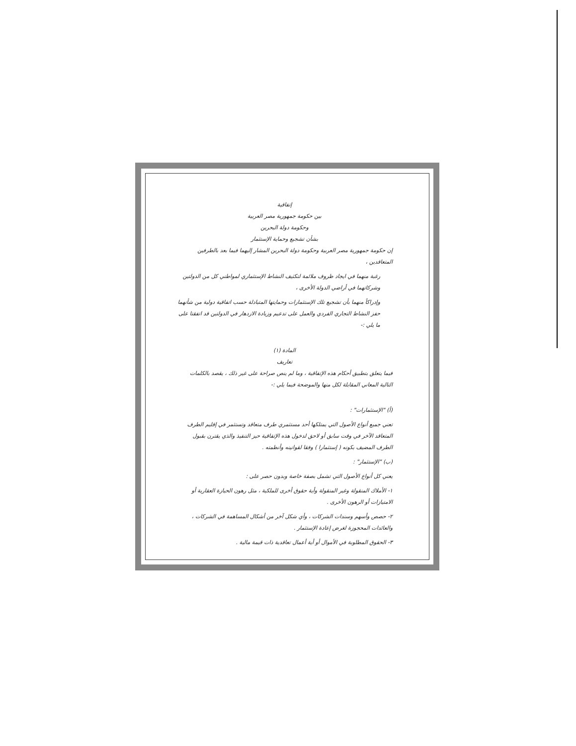إتفاقية
بين حكومة جمهورية مصر العربية
وحكومة دولة البحرين
بشأن تشجيع وحماية الإستثمار
إن حكومة جمهورية مصر العربية وحكومة دولة البحرين المشار إليهما فيما بعد بالطرفين المتعاقدين ،
رغبة منهما في ايجاد ظروف ملائمة لتكثيف النشاط الإستثماري لمواطني كل من الدولتين وشركاتهما في أراضي الدولة الأخرى ،
وإدراكاً منهما بأن تشجيع تلك الإستثمارات وحمايتها المتبادلة حسب اتفاقية دولية من شأنهما حفز النشاط التجاري الفردي والعمل على تدعيم وزيادة الازدهار في الدولتين قد اتفقتا على ما يلي :-
المادة (١)
تعاريف
فيما يتعلق بتطبيق أحكام هذه الإتفاقية ، وما لم ينص صراحة على غير ذلك ، يقصد بالكلمات التالية المعاني المقابلة لكل منها والموضحة فيما يلي :-
(أ) "الإستثمارات" :
تعني جميع أنواع الأصول التي يمتلكها أحد مستثمري طرف متعاقد وتستثمر في إقليم الطرف المتعاقد الآخر في وقت سابق أو لاحق لدخول هذه الإتفاقية حيز التنفيذ والذي يقترن بقبول الطرف المضيف بكونه ( إستثمارا ) وفقا لقوانينه وأنظمته .
(ب) "الإستثمار" :
يعني كل أنواع الأصول التي تشمل بصفة خاصة وبدون حصر على :
١- الأملاك المنقولة وغير المنقولة وأية حقوق أخرى للملكية ، مثل رهون الحيازة العقارية أو الامتيازات أو الرهون الأخرى .
٢- حصص وأسهم وسندات الشركات ، وأي شكل آخر من أشكال المساهمة في الشركات ، والعائدات المحجوزة لغرض إعادة الإستثمار .
٣- الحقوق المطلوبة في الأموال أو أية أعمال تعاقدية ذات قيمة مالية .